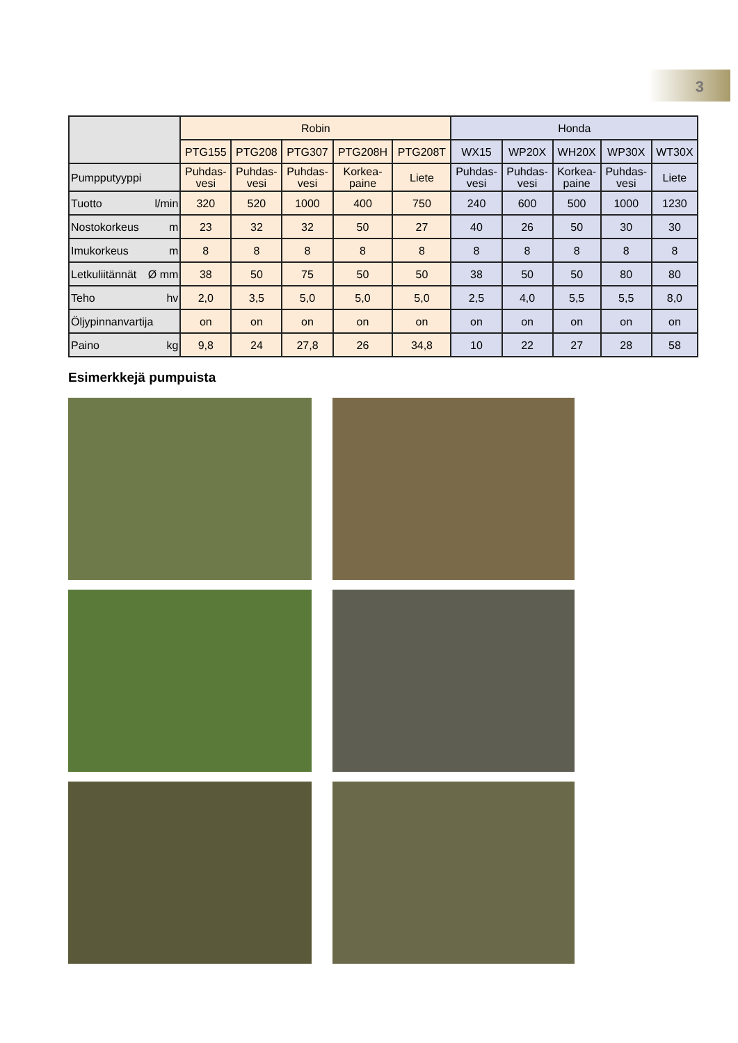3
| | Robin | | | | | Honda | | | | |
| --- | --- | --- | --- | --- | --- | --- | --- | --- | --- | --- |
| | PTG155 | PTG208 | PTG307 | PTG208H | PTG208T | WX15 | WP20X | WH20X | WP30X | WT30X |
| Pumpputyyppi | Puhdas- vesi | Puhdas- vesi | Puhdas- vesi | Korkea- paine | Liete | Puhdas- vesi | Puhdas- vesi | Korkea- paine | Puhdas- vesi | Liete |
| Tuotto l/min | 320 | 520 | 1000 | 400 | 750 | 240 | 600 | 500 | 1000 | 1230 |
| Nostokorkeus m | 23 | 32 | 32 | 50 | 27 | 40 | 26 | 50 | 30 | 30 |
| Imukorkeus m | 8 | 8 | 8 | 8 | 8 | 8 | 8 | 8 | 8 | 8 |
| Letkuliitännät Ø mm | 38 | 50 | 75 | 50 | 50 | 38 | 50 | 50 | 80 | 80 |
| Teho hv | 2,0 | 3,5 | 5,0 | 5,0 | 5,0 | 2,5 | 4,0 | 5,5 | 5,5 | 8,0 |
| Öljypinnanvartija | on | on | on | on | on | on | on | on | on | on |
| Paino kg | 9,8 | 24 | 27,8 | 26 | 34,8 | 10 | 22 | 27 | 28 | 58 |
Esimerkkejä pumpuista